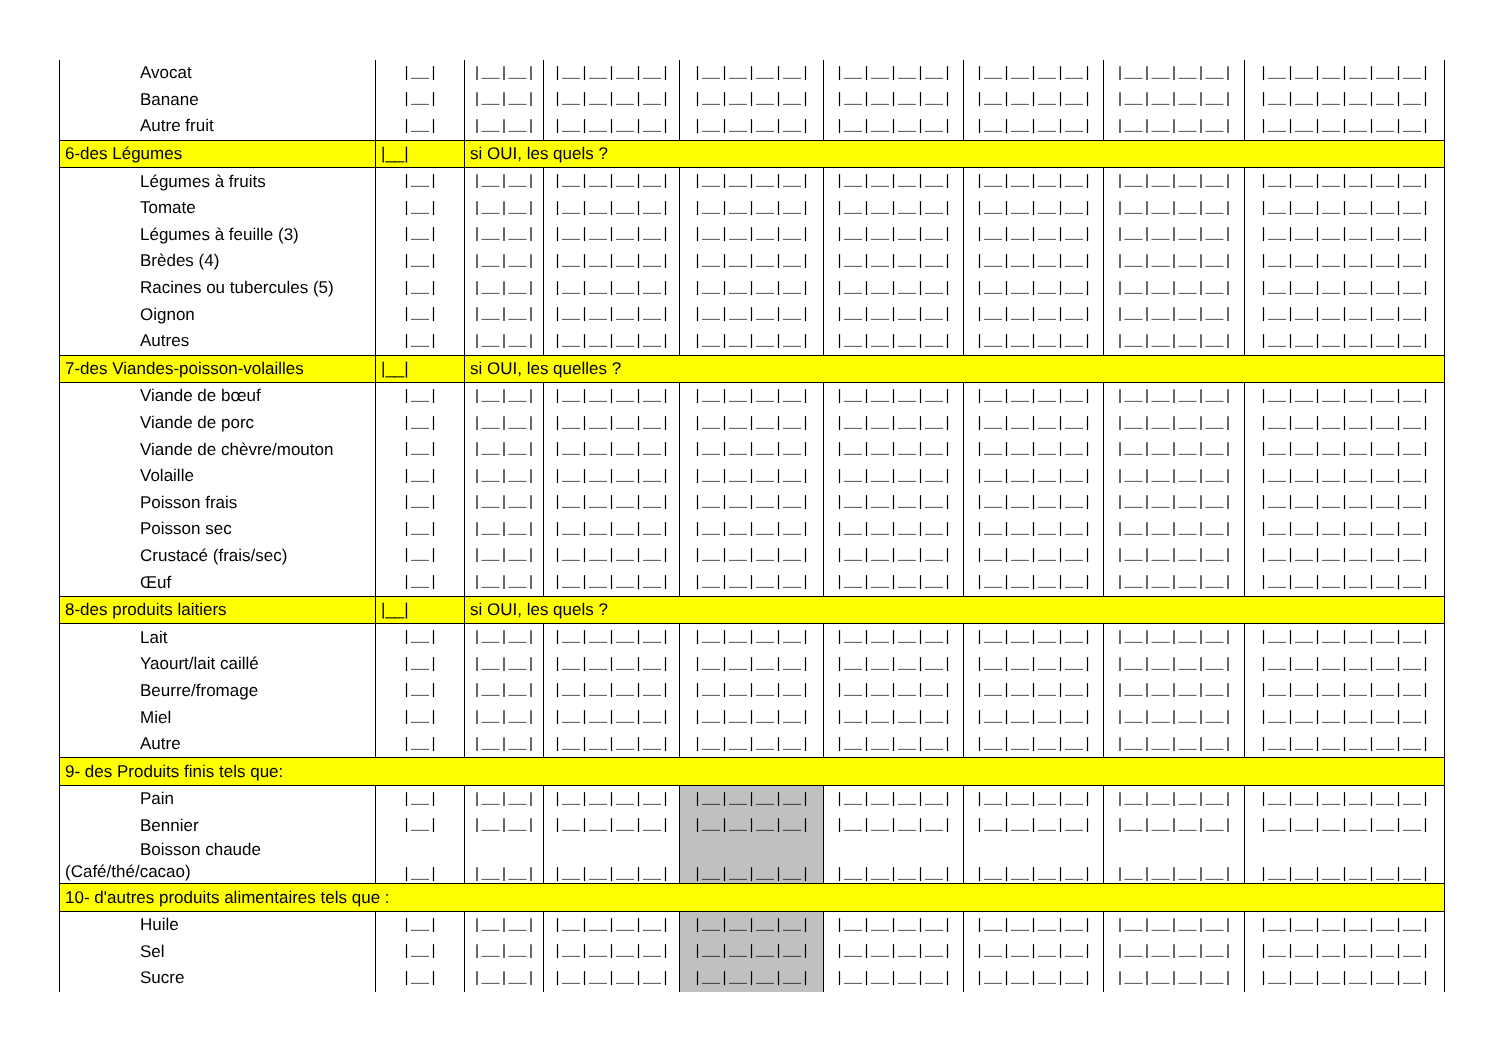| Avocat | /__/ | /__/__/ | /__/__/__/__/ | /__/__/__/__/ | /__/__/__/__/ | /__/__/__/__/ | /__/__/__/__/ | /__/__/__/__/__/__/ |
| Banane | /__/ | /__/__/ | /__/__/__/__/ | /__/__/__/__/ | /__/__/__/__/ | /__/__/__/__/ | /__/__/__/__/ | /__/__/__/__/__/__/ |
| Autre fruit | /__/ | /__/__/ | /__/__/__/__/ | /__/__/__/__/ | /__/__/__/__/ | /__/__/__/__/ | /__/__/__/__/ | /__/__/__/__/__/__/ |
| 6-des Légumes | /__/ | si OUI, les quels ? | | | | | | |
| Légumes à fruits | /__/ | /__/__/ | /__/__/__/__/ | /__/__/__/__/ | /__/__/__/__/ | /__/__/__/__/ | /__/__/__/__/ | /__/__/__/__/__/__/ |
| Tomate | /__/ | /__/__/ | /__/__/__/__/ | /__/__/__/__/ | /__/__/__/__/ | /__/__/__/__/ | /__/__/__/__/ | /__/__/__/__/__/__/ |
| Légumes à feuille (3) | /__/ | /__/__/ | /__/__/__/__/ | /__/__/__/__/ | /__/__/__/__/ | /__/__/__/__/ | /__/__/__/__/ | /__/__/__/__/__/__/ |
| Brèdes (4) | /__/ | /__/__/ | /__/__/__/__/ | /__/__/__/__/ | /__/__/__/__/ | /__/__/__/__/ | /__/__/__/__/ | /__/__/__/__/__/__/ |
| Racines ou tubercules (5) | /__/ | /__/__/ | /__/__/__/__/ | /__/__/__/__/ | /__/__/__/__/ | /__/__/__/__/ | /__/__/__/__/ | /__/__/__/__/__/__/ |
| Oignon | /__/ | /__/__/ | /__/__/__/__/ | /__/__/__/__/ | /__/__/__/__/ | /__/__/__/__/ | /__/__/__/__/ | /__/__/__/__/__/__/ |
| Autres | /__/ | /__/__/ | /__/__/__/__/ | /__/__/__/__/ | /__/__/__/__/ | /__/__/__/__/ | /__/__/__/__/ | /__/__/__/__/__/__/ |
| 7-des Viandes-poisson-volailles | /__/ | si OUI, les quelles ? | | | | | | |
| Viande de bœuf | /__/ | /__/__/ | /__/__/__/__/ | /__/__/__/__/ | /__/__/__/__/ | /__/__/__/__/ | /__/__/__/__/ | /__/__/__/__/__/__/ |
| Viande de porc | /__/ | /__/__/ | /__/__/__/__/ | /__/__/__/__/ | /__/__/__/__/ | /__/__/__/__/ | /__/__/__/__/ | /__/__/__/__/__/__/ |
| Viande de chèvre/mouton | /__/ | /__/__/ | /__/__/__/__/ | /__/__/__/__/ | /__/__/__/__/ | /__/__/__/__/ | /__/__/__/__/ | /__/__/__/__/__/__/ |
| Volaille | /__/ | /__/__/ | /__/__/__/__/ | /__/__/__/__/ | /__/__/__/__/ | /__/__/__/__/ | /__/__/__/__/ | /__/__/__/__/__/__/ |
| Poisson frais | /__/ | /__/__/ | /__/__/__/__/ | /__/__/__/__/ | /__/__/__/__/ | /__/__/__/__/ | /__/__/__/__/ | /__/__/__/__/__/__/ |
| Poisson sec | /__/ | /__/__/ | /__/__/__/__/ | /__/__/__/__/ | /__/__/__/__/ | /__/__/__/__/ | /__/__/__/__/ | /__/__/__/__/__/__/ |
| Crustacé (frais/sec) | /__/ | /__/__/ | /__/__/__/__/ | /__/__/__/__/ | /__/__/__/__/ | /__/__/__/__/ | /__/__/__/__/ | /__/__/__/__/__/__/ |
| Œuf | /__/ | /__/__/ | /__/__/__/__/ | /__/__/__/__/ | /__/__/__/__/ | /__/__/__/__/ | /__/__/__/__/ | /__/__/__/__/__/__/ |
| 8-des produits laitiers | /__/ | si OUI, les quels ? | | | | | | |
| Lait | /__/ | /__/__/ | /__/__/__/__/ | /__/__/__/__/ | /__/__/__/__/ | /__/__/__/__/ | /__/__/__/__/ | /__/__/__/__/__/__/ |
| Yaourt/lait caillé | /__/ | /__/__/ | /__/__/__/__/ | /__/__/__/__/ | /__/__/__/__/ | /__/__/__/__/ | /__/__/__/__/ | /__/__/__/__/__/__/ |
| Beurre/fromage | /__/ | /__/__/ | /__/__/__/__/ | /__/__/__/__/ | /__/__/__/__/ | /__/__/__/__/ | /__/__/__/__/ | /__/__/__/__/__/__/ |
| Miel | /__/ | /__/__/ | /__/__/__/__/ | /__/__/__/__/ | /__/__/__/__/ | /__/__/__/__/ | /__/__/__/__/ | /__/__/__/__/__/__/ |
| Autre | /__/ | /__/__/ | /__/__/__/__/ | /__/__/__/__/ | /__/__/__/__/ | /__/__/__/__/ | /__/__/__/__/ | /__/__/__/__/__/__/ |
| 9- des Produits finis tels que: | | | | | | | | |
| Pain | /__/ | /__/__/ | /__/__/__/__/ | /__/__/__/__/ | /__/__/__/__/ | /__/__/__/__/ | /__/__/__/__/ | /__/__/__/__/__/__/ |
| Bennier | /__/ | /__/__/ | /__/__/__/__/ | /__/__/__/__/ | /__/__/__/__/ | /__/__/__/__/ | /__/__/__/__/ | /__/__/__/__/__/__/ |
| Boisson chaude (Café/thé/cacao) | /__/ | /__/__/ | /__/__/__/__/ | /__/__/__/__/ | /__/__/__/__/ | /__/__/__/__/ | /__/__/__/__/ | /__/__/__/__/__/__/ |
| 10- d'autres produits alimentaires tels que : | | | | | | | | |
| Huile | /__/ | /__/__/ | /__/__/__/__/ | /__/__/__/__/ | /__/__/__/__/ | /__/__/__/__/ | /__/__/__/__/ | /__/__/__/__/__/__/ |
| Sel | /__/ | /__/__/ | /__/__/__/__/ | /__/__/__/__/ | /__/__/__/__/ | /__/__/__/__/ | /__/__/__/__/ | /__/__/__/__/__/__/ |
| Sucre | /__/ | /__/__/ | /__/__/__/__/ | /__/__/__/__/ | /__/__/__/__/ | /__/__/__/__/ | /__/__/__/__/ | /__/__/__/__/__/__/ |